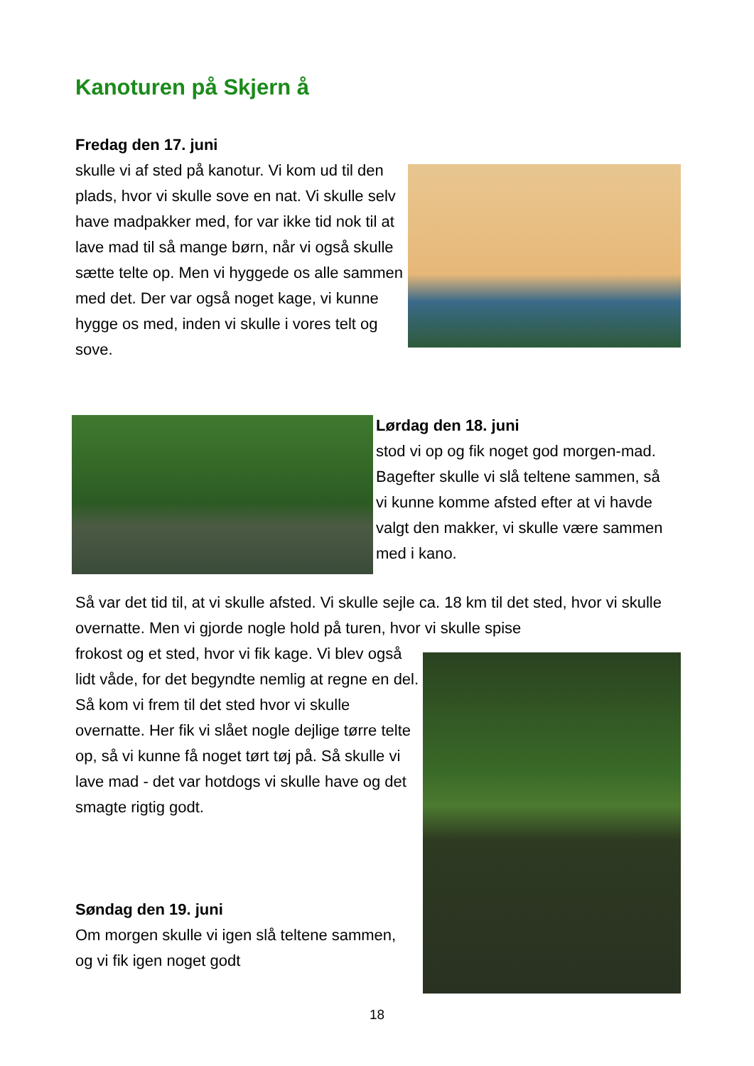Kanoturen på Skjern å
Fredag den 17. juni
skulle vi af sted på kanotur. Vi kom ud til den plads, hvor vi skulle sove en nat. Vi skulle selv have madpakker med, for var ikke tid nok til at lave mad til så mange børn, når vi også skulle sætte telte op. Men vi hyggede os alle sammen med det. Der var også noget kage, vi kunne hygge os med, inden vi skulle i vores telt og sove.
Lørdag den 18. juni
stod vi op og fik noget god morgen-mad. Bagefter skulle vi slå teltene sammen, så vi kunne komme afsted efter at vi havde valgt den makker, vi skulle være sammen med i kano.
Så var det tid til, at vi skulle afsted. Vi skulle sejle ca. 18 km til det sted, hvor vi skulle overnatte. Men vi gjorde nogle hold på turen, hvor vi skulle spise
frokost og et sted, hvor vi fik kage. Vi blev også lidt våde, for det begyndte nemlig at regne en del. Så kom vi frem til det sted hvor vi skulle overnatte. Her fik vi slået nogle dejlige tørre telte op, så vi kunne få noget tørt tøj på. Så skulle vi lave mad - det var hotdogs vi skulle have og det smagte rigtig godt.
Søndag den 19. juni
Om morgen skulle vi igen slå teltene sammen, og vi fik igen noget godt
18